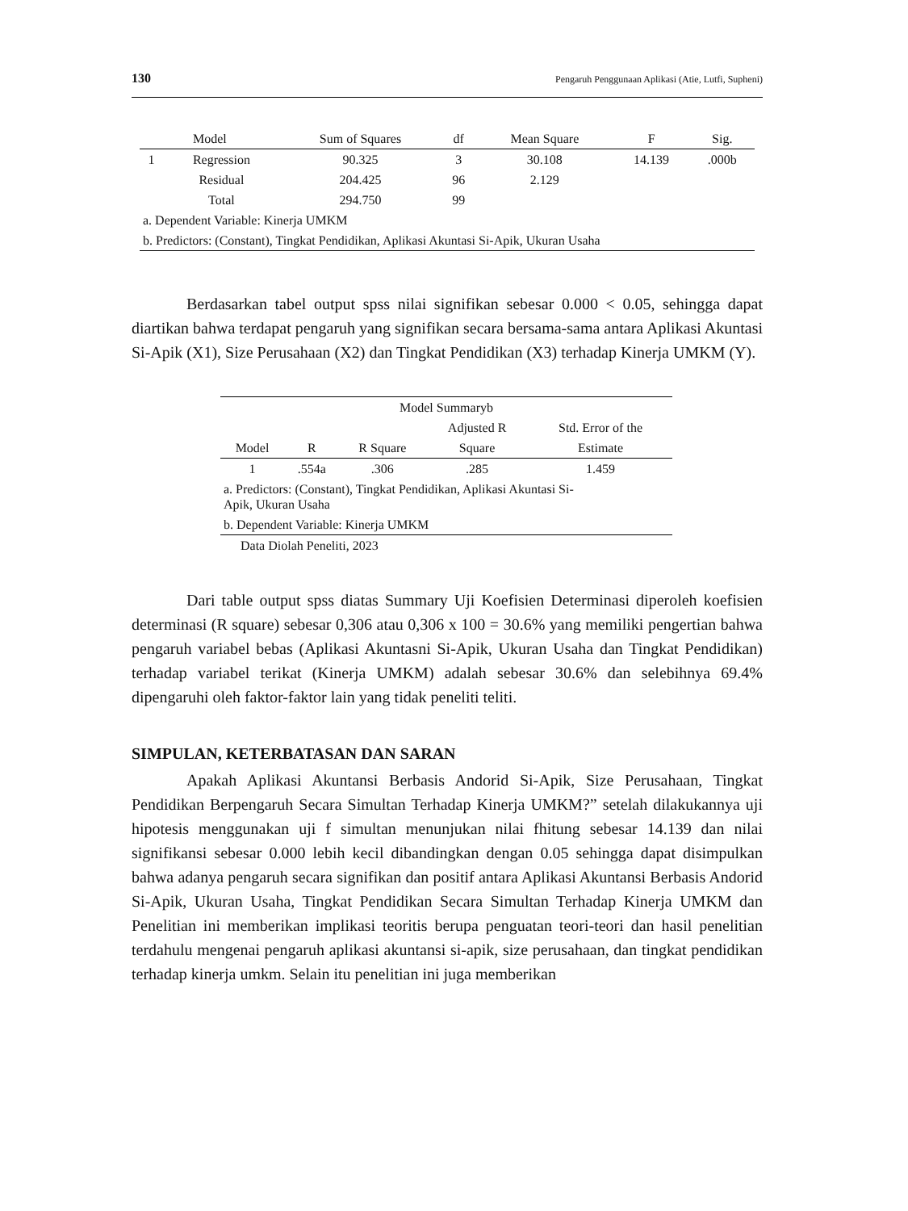130 Pengaruh Penggunaan Aplikasi (Atie, Lutfi, Supheni)
| Model | | Sum of Squares | df | Mean Square | F | Sig. |
| --- | --- | --- | --- | --- | --- | --- |
| 1 | Regression | 90.325 | 3 | 30.108 | 14.139 | .000b |
| | Residual | 204.425 | 96 | 2.129 | | |
| | Total | 294.750 | 99 | | | |
| a. Dependent Variable: Kinerja UMKM | | | | | | |
| b. Predictors: (Constant), Tingkat Pendidikan, Aplikasi Akuntasi Si-Apik, Ukuran Usaha | | | | | | |
Berdasarkan tabel output spss nilai signifikan sebesar 0.000 < 0.05, sehingga dapat diartikan bahwa terdapat pengaruh yang signifikan secara bersama-sama antara Aplikasi Akuntasi Si-Apik (X1), Size Perusahaan (X2) dan Tingkat Pendidikan (X3) terhadap Kinerja UMKM (Y).
| Model Summaryb | | | | |
| | | | Adjusted R | Std. Error of the |
| Model | R | R Square | Square | Estimate |
| 1 | .554a | .306 | .285 | 1.459 |
| a. Predictors: (Constant), Tingkat Pendidikan, Aplikasi Akuntasi Si- Apik, Ukuran Usaha | | | | |
| b. Dependent Variable: Kinerja UMKM | | | | |
| Data Diolah Peneliti, 2023 | | | | |
Dari table output spss diatas Summary Uji Koefisien Determinasi diperoleh koefisien determinasi (R square) sebesar 0,306 atau 0,306 x 100 = 30.6% yang memiliki pengertian bahwa pengaruh variabel bebas (Aplikasi Akuntasni Si-Apik, Ukuran Usaha dan Tingkat Pendidikan) terhadap variabel terikat (Kinerja UMKM) adalah sebesar 30.6% dan selebihnya 69.4% dipengaruhi oleh faktor-faktor lain yang tidak peneliti teliti.
SIMPULAN, KETERBATASAN DAN SARAN
Apakah Aplikasi Akuntansi Berbasis Andorid Si-Apik, Size Perusahaan, Tingkat Pendidikan Berpengaruh Secara Simultan Terhadap Kinerja UMKM?” setelah dilakukannya uji hipotesis menggunakan uji f simultan menunjukan nilai fhitung sebesar 14.139 dan nilai signifikansi sebesar 0.000 lebih kecil dibandingkan dengan 0.05 sehingga dapat disimpulkan bahwa adanya pengaruh secara signifikan dan positif antara Aplikasi Akuntansi Berbasis Andorid Si-Apik, Ukuran Usaha, Tingkat Pendidikan Secara Simultan Terhadap Kinerja UMKM dan Penelitian ini memberikan implikasi teoritis berupa penguatan teori-teori dan hasil penelitian terdahulu mengenai pengaruh aplikasi akuntansi si-apik, size perusahaan, dan tingkat pendidikan terhadap kinerja umkm. Selain itu penelitian ini juga memberikan